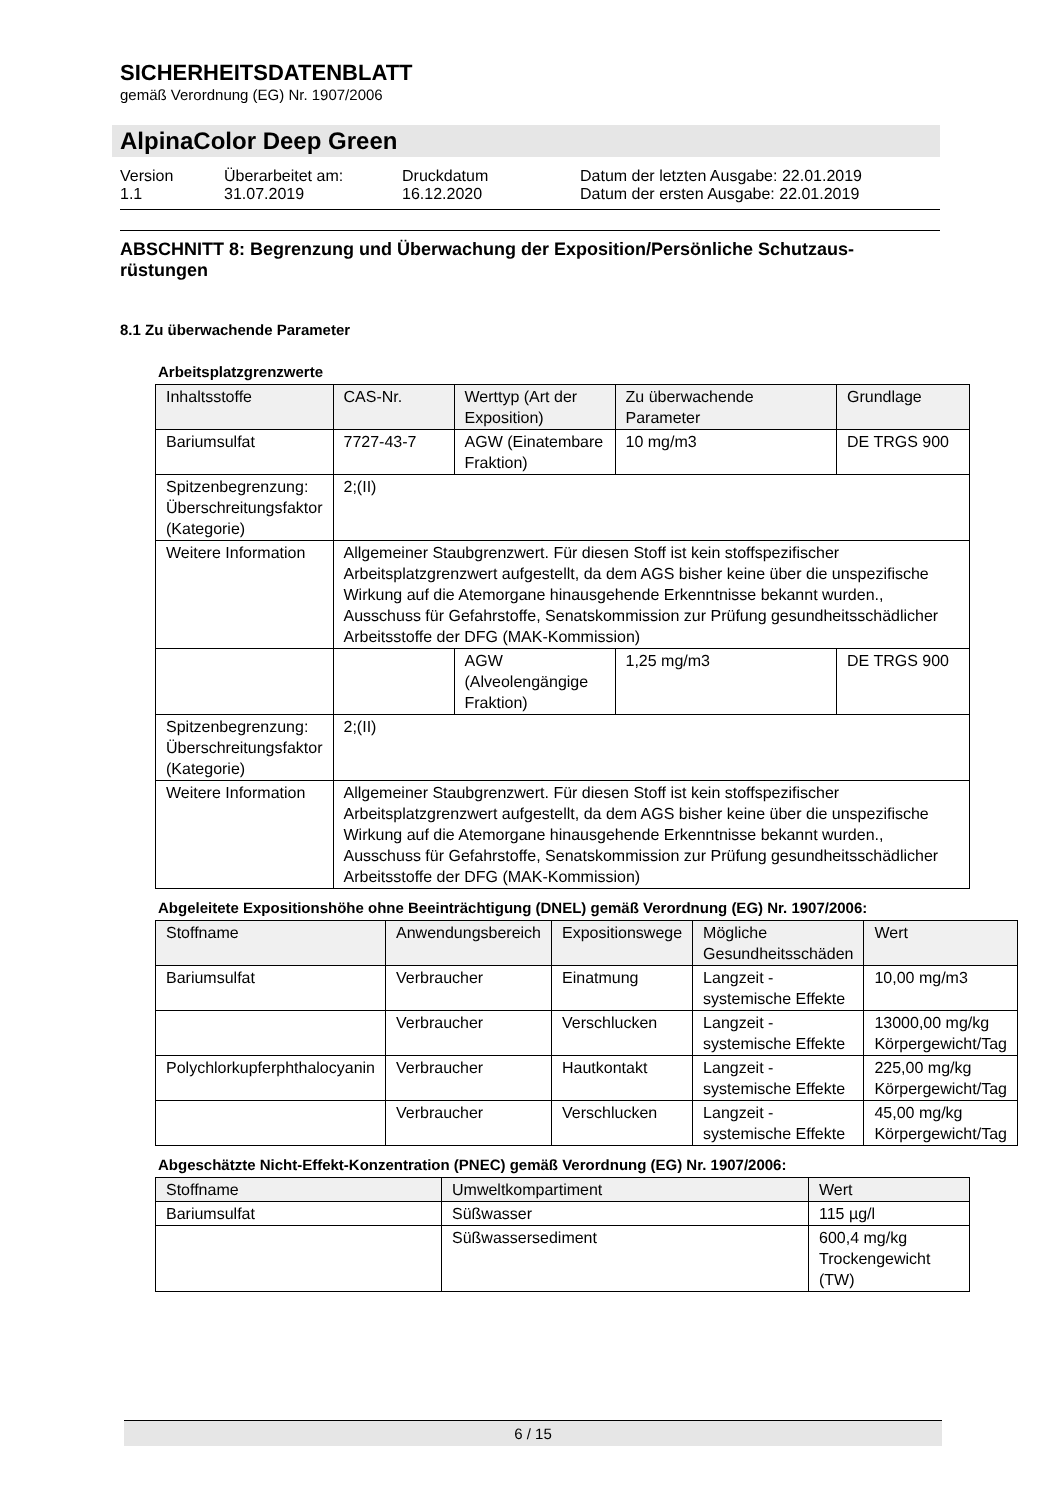SICHERHEITSDATENBLATT
gemäß Verordnung (EG) Nr. 1907/2006
AlpinaColor Deep Green
Version
1.1
Überarbeitet am:
31.07.2019
Druckdatum
16.12.2020
Datum der letzten Ausgabe: 22.01.2019
Datum der ersten Ausgabe: 22.01.2019
ABSCHNITT 8: Begrenzung und Überwachung der Exposition/Persönliche Schutzaus-rüstungen
8.1 Zu überwachende Parameter
Arbeitsplatzgrenzwerte
| Inhaltsstoffe | CAS-Nr. | Werttyp (Art der Exposition) | Zu überwachende Parameter | Grundlage |
| --- | --- | --- | --- | --- |
| Bariumsulfat | 7727-43-7 | AGW (Einatembare Fraktion) | 10 mg/m3 | DE TRGS 900 |
| Spitzenbegrenzung: Überschreitungsfaktor (Kategorie) | 2;(II) | | | |
| Weitere Information | Allgemeiner Staubgrenzwert. Für diesen Stoff ist kein stoffspezifischer Arbeitsplatzgrenzwert aufgestellt, da dem AGS bisher keine über die unspezifische Wirkung auf die Atemorgane hinausgehende Erkenntnisse bekannt wurden., Ausschuss für Gefahrstoffe, Senatskommission zur Prüfung gesundheitsschädlicher Arbeitsstoffe der DFG (MAK-Kommission) | | | |
| | | AGW (Alveolengängige Fraktion) | 1,25 mg/m3 | DE TRGS 900 |
| Spitzenbegrenzung: Überschreitungsfaktor (Kategorie) | 2;(II) | | | |
| Weitere Information | Allgemeiner Staubgrenzwert. Für diesen Stoff ist kein stoffspezifischer Arbeitsplatzgrenzwert aufgestellt, da dem AGS bisher keine über die unspezifische Wirkung auf die Atemorgane hinausgehende Erkenntnisse bekannt wurden., Ausschuss für Gefahrstoffe, Senatskommission zur Prüfung gesundheitsschädlicher Arbeitsstoffe der DFG (MAK-Kommission) | | | |
Abgeleitete Expositionshöhe ohne Beeinträchtigung (DNEL) gemäß Verordnung (EG) Nr. 1907/2006:
| Stoffname | Anwendungsbereich | Expositionswege | Mögliche Gesundheitsschäden | Wert |
| --- | --- | --- | --- | --- |
| Bariumsulfat | Verbraucher | Einatmung | Langzeit - systemische Effekte | 10,00 mg/m3 |
| | Verbraucher | Verschlucken | Langzeit - systemische Effekte | 13000,00 mg/kg Körpergewicht/Tag |
| Polychlorkupferphthalocyanin | Verbraucher | Hautkontakt | Langzeit - systemische Effekte | 225,00 mg/kg Körpergewicht/Tag |
| | Verbraucher | Verschlucken | Langzeit - systemische Effekte | 45,00 mg/kg Körpergewicht/Tag |
Abgeschätzte Nicht-Effekt-Konzentration (PNEC) gemäß Verordnung (EG) Nr. 1907/2006:
| Stoffname | Umweltkompartiment | Wert |
| --- | --- | --- |
| Bariumsulfat | Süßwasser | 115 µg/l |
| | Süßwassersediment | 600,4 mg/kg Trockengewicht (TW) |
6 / 15